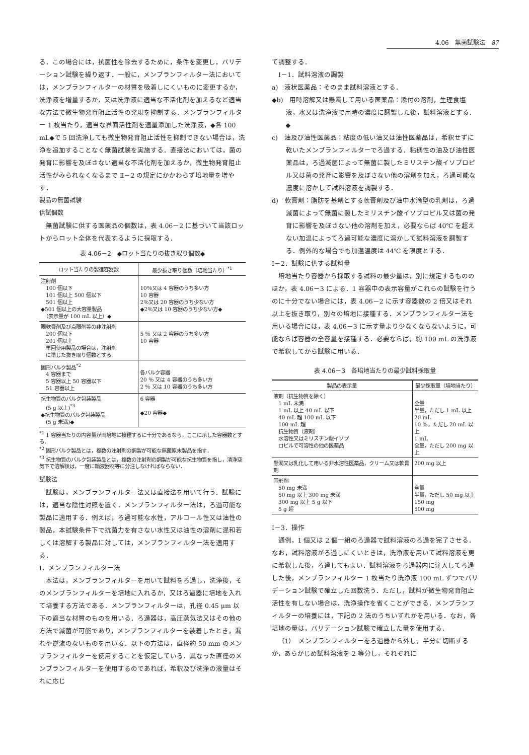4.06　無菌試験法　87
る．この場合には，抗菌性を除去するために，条件を変更し，バリデーション試験を繰り返す．一般に，メンブランフィルター法においては，メンブランフィルターの材質を吸着しにくいものに変更するか，洗浄液を増量するか，又は洗浄液に適当な不活化剤を加えるなど適当な方法で微生物発育阻止活性の発現を抑制する．メンブランフィルター 1 枚当たり，適当な界面活性剤を適量添加した洗浄液，◆各 100 mL◆で 5 回洗浄しても微生物発育阻止活性を抑制できない場合は，洗浄を追加することなく無菌試験を実施する．直接法においては，菌の発育に影響を及ぼさない適当な不活化剤を加えるか，微生物発育阻止活性がみられなくなるまで Ⅱ－2 の規定にかかわらず培地量を増やす．
製品の無菌試験
供試個数
無菌試験に供する医薬品の個数は，表 4.06－2 に基づいて当該ロットからロット全体を代表するように採取する．
表 4.06－2　◆ロット当たりの抜き取り個数◆
| ロット当たりの製造容器数 | 最少抜き取り個数（培地当たり）<sup>*1</sup> |
| --- | --- |
| 注射剤 100 個以下 101 個以上 500 個以下 501 個以上 ◆501 個以上の大容量製品 （表示量が 100 mL 以上）◆ | 10％又は 4 容器のうち多い方 10 容器 2％又は 20 容器のうち少ない方 ◆2％又は 10 容器のうち少ない方◆ |
| 眼軟膏剤及び点眼剤等の非注射剤 200 個以下 201 個以上 単回使用製品の場合は，注射剤 に準じた抜き取り個数とする | 5 ％ 又は 2 容器のうち多い方 10 容器 |
| 固形バルク製品<sup>*2</sup> 4 容器まで 5 容器以上 50 容器以下 51 容器以上 | 各バルク容器 20 ％ 又は 4 容器のうち多い方 2 ％ 又は 10 容器のうち多い方 |
| 抗生物質のバルク包装製品 (5 g 以上)<sup>*3</sup> ◆抗生物質のバルク包装製品 (5 g 未満)◆ | 6 容器 ◆20 容器◆ |
<sup>*1</sup> 1 容器当たりの内容量が両培地に接種するに十分であるなら，ここに示した容器数とする．
<sup>*2</sup> 固形バルク製品とは，複数の注射剤の調製が可能な無菌原末製品を指す．
<sup>*3</sup> 抗生物質のバルク包装製品とは，複数の注射剤の調製が可能な抗生物質を指し，清浄空気下で溶解後は，一度に輸液器材等に分注しなければならない．
試験法
試験は，メンブランフィルター法又は直接法を用いて行う．試験には，適当な陰性対照を置く．メンブランフィルター法は，ろ過可能な製品に適用する．例えば，ろ過可能な水性，アルコール性又は油性の製品，本試験条件下で抗菌力を有さない水性又は油性の溶剤に混和若しくは溶解する製品に対しては，メンブランフィルター法を適用する．
Ⅰ．メンブランフィルター法
本法は，メンブランフィルターを用いて試料をろ過し，洗浄後，そのメンブランフィルターを培地に入れるか，又はろ過器に培地を入れて培養する方法である．メンブランフィルターは，孔径 0.45 μm 以下の適当な材質のものを用いる．ろ過器は，高圧蒸気法又はその他の方法で滅菌が可能であり，メンブランフィルターを装着したとき，漏れや逆流のないものを用いる．以下の方法は，直径約 50 mm のメンブランフィルターを使用することを仮定している．異なった直径のメンブランフィルターを使用するのであれば，希釈及び洗浄の液量はそれに応じ
て調整する．
　Ⅰ－1．試料溶液の調製
a)　液状医薬品：そのまま試料溶液とする．
◆b)　用時溶解又は懸濁して用いる医薬品：添付の溶剤，生理食塩液，水又は洗浄液で用時の濃度に調製した後，試料溶液とする．◆
c)　油及び油性医薬品：粘度の低い油又は油性医薬品は，希釈せずに乾いたメンブランフィルターでろ過する．粘稠性の油及び油性医薬品は，ろ過滅菌によって無菌に製したミリスチン酸イソプロピル又は菌の発育に影響を及ぼさない他の溶剤を加え，ろ過可能な濃度に溶かして試料溶液を調製する．
d)　軟膏剤：脂肪を基剤とする軟膏剤及び油中水滴型の乳剤は，ろ過滅菌によって無菌に製したミリスチン酸イソプロピル又は菌の発育に影響を及ぼさない他の溶剤を加え，必要ならば 40℃ を超えない加温によってろ過可能な濃度に溶かして試料溶液を調製する．例外的な場合でも加温温度は 44℃ を限度とする．
Ⅰ－2．試験に供する試料量
培地当たり容器から採取する試料の最少量は，別に規定するもののほか，表 4.06－3 による．1 容器中の表示容量がこれらの試験を行うのに十分でない場合には，表 4.06－2 に示す容器数の 2 倍又はそれ以上を抜き取り，別々の培地に接種する．メンブランフィルター法を用いる場合には，表 4.06－3 に示す量より少なくならないように，可能ならば容器の全容量を接種する．必要ならば，約 100 mL の洗浄液で希釈してから試験に用いる．
表 4.06－3　各培地当たりの最少試料採取量
| 製品の表示量 | 最少採取量（培地当たり） |
| --- | --- |
| 液剤（抗生物質を除く） 1 mL 未満 1 mL 以上 40 mL 以下 40 mL 超 100 mL 以下 100 mL 超 抗生物質（液剤） 水溶性又はミリスチン酸イソプ ロピルで可溶性の他の医薬品 | 全量 半量，ただし 1 mL 以上 20 mL 10 %，ただし 20 mL 以上 1 mL 全量，ただし 200 mg 以上 |
| 懸濁又は乳化して用いる非水溶性医薬品，クリーム又は軟膏剤 | 200 mg 以上 |
| 固形剤 50 mg 未満 50 mg 以上 300 mg 未満 300 mg 以上 5 g 以下 5 g 超 | 全量 半量，ただし 50 mg 以上 150 mg 500 mg |
Ⅰ－3．操作
通例，1 個又は 2 個一組のろ過器で試料溶液のろ過を完了させる．なお，試料溶液がろ過しにくいときは，洗浄液を用いて試料溶液を更に希釈した後，ろ過してもよい．試料溶液をろ過器内に注入してろ過した後，メンブランフィルター 1 枚当たり洗浄液 100 mL ずつでバリデーション試験で確立した回数洗う．ただし，試料が微生物発育阻止活性を有しない場合は，洗浄操作を省くことができる．メンブランフィルターの培養には，下記の 2 法のうちいずれかを用いる．なお，各培地の量は，バリデーション試験で確立した量を使用する．
（1）　メンブランフィルターをろ過器から外し，半分に切断するか，あらかじめ試料溶液を 2 等分し，それぞれに